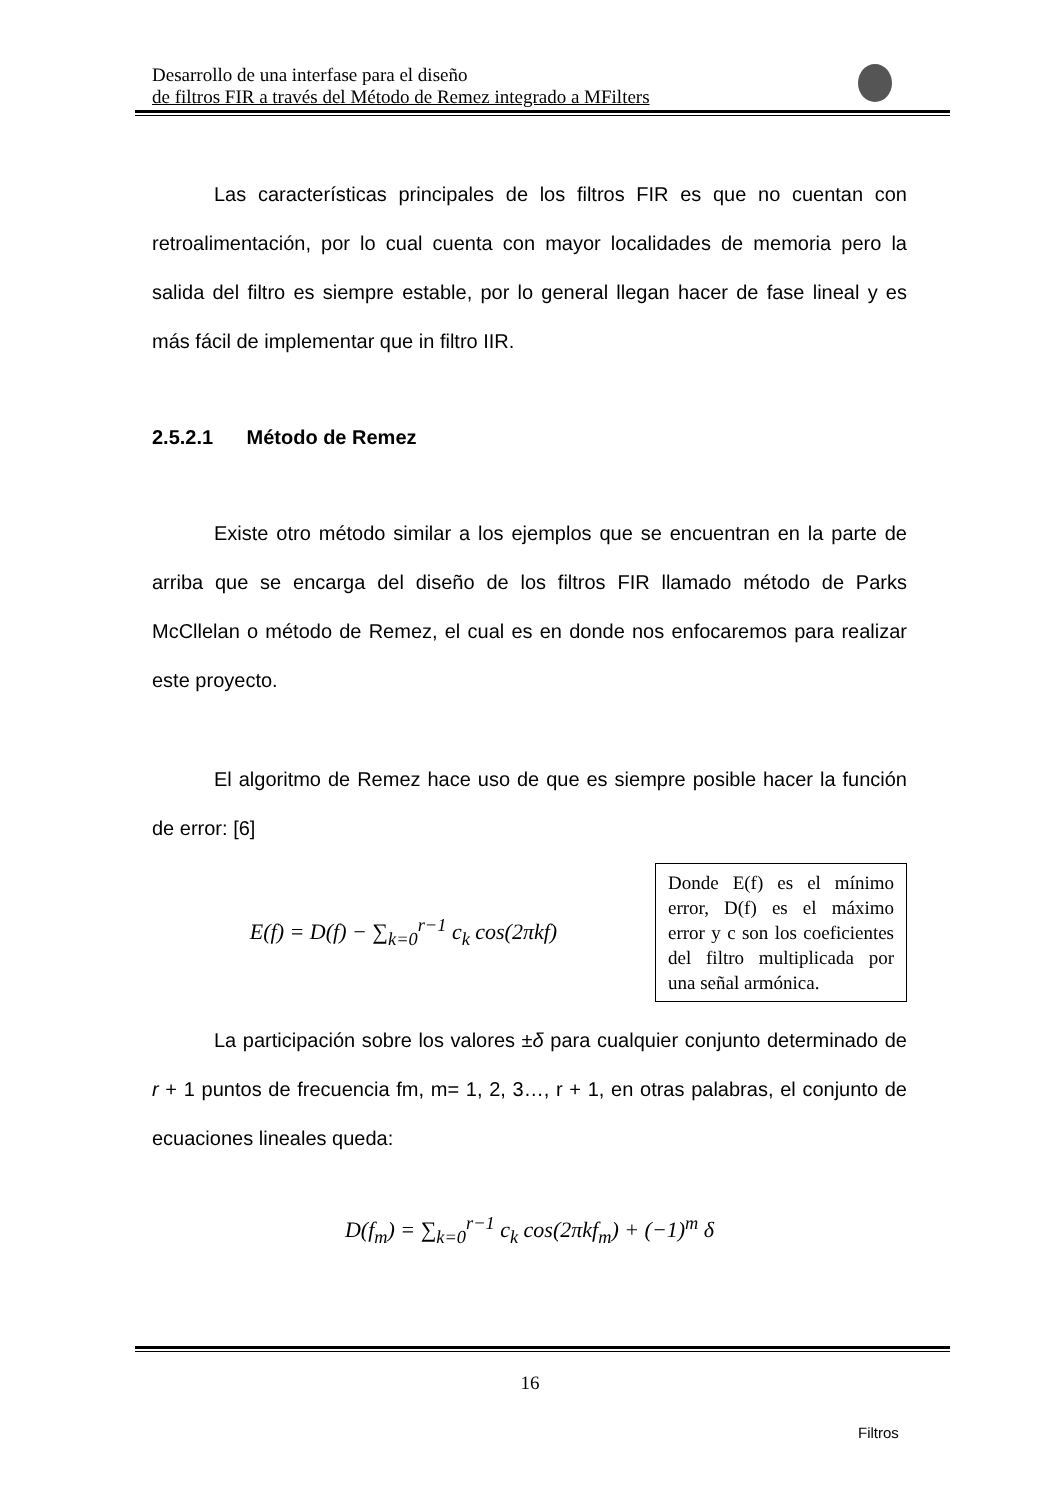Desarrollo de una interfase para el diseño
de filtros FIR a través del Método de Remez integrado a MFilters
Las características principales de los filtros FIR es que no cuentan con retroalimentación, por lo cual cuenta con mayor localidades de memoria pero la salida del filtro es siempre estable, por lo general llegan hacer de fase lineal y es más fácil de implementar que in filtro IIR.
2.5.2.1 Método de Remez
Existe otro método similar a los ejemplos que se encuentran en la parte de arriba que se encarga del diseño de los filtros FIR llamado método de Parks McCllelan o método de Remez, el cual es en donde nos enfocaremos para realizar este proyecto.
El algoritmo de Remez hace uso de que es siempre posible hacer la función de error: [6]
E(f) = D(f) − ∑<sub>k=0</sub><sup>r−1</sup> c<sub>k</sub> cos(2πkf)
Donde E(f) es el mínimo error, D(f) es el máximo error y c son los coeficientes del filtro multiplicada por una señal armónica.
La participación sobre los valores ±δ para cualquier conjunto determinado de r + 1 puntos de frecuencia fm, m= 1, 2, 3…, r + 1, en otras palabras, el conjunto de ecuaciones lineales queda:
D(f<sub>m</sub>) = ∑<sub>k=0</sub><sup>r−1</sup> c<sub>k</sub> cos(2πkf<sub>m</sub>) + (−1)<sup>m</sup> δ
16
Filtros